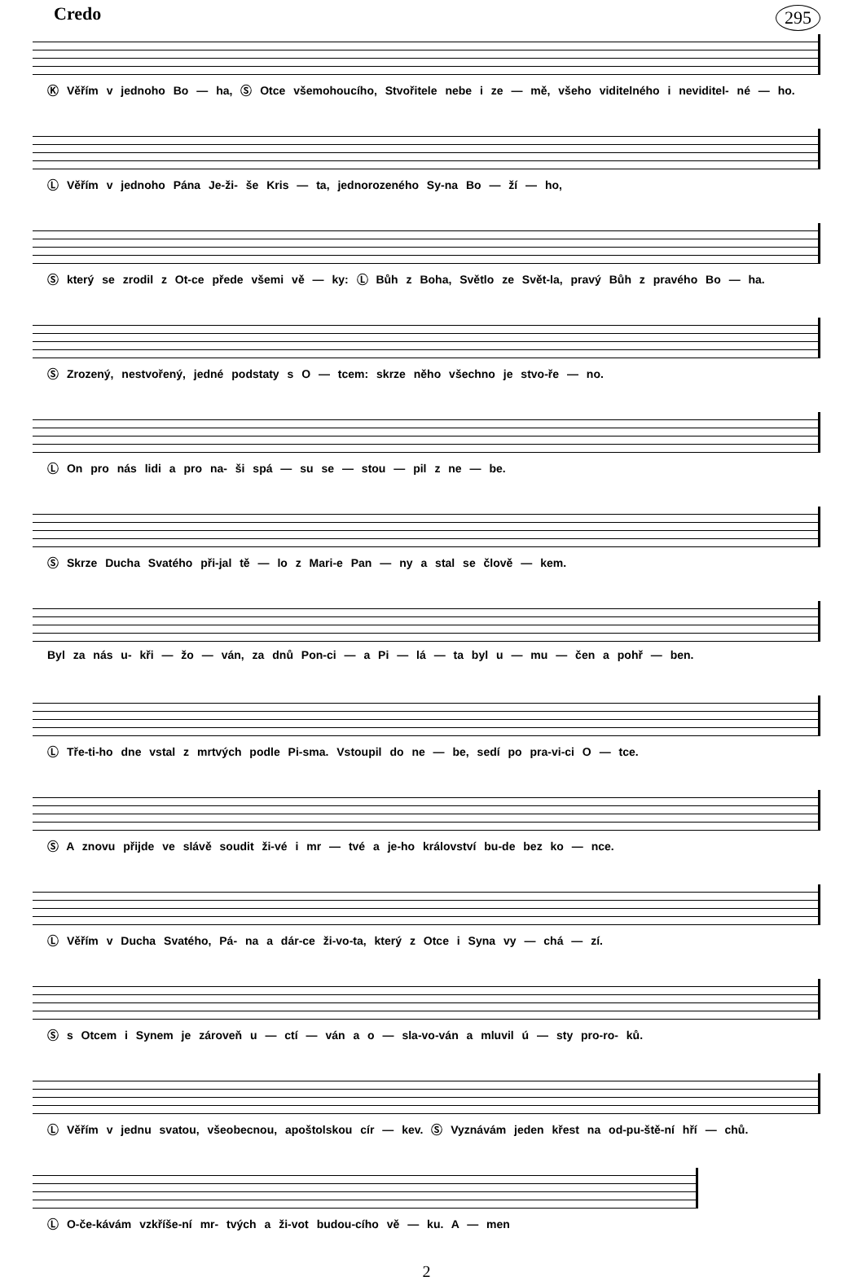Credo
295
Ⓚ Věřím v jednoho Bo — ha, Ⓢ Otce všemohoucího, Stvořitele nebe i ze — mě, všeho viditelného i neviditel- né — ho.
Ⓛ Věřím v jednoho Pána Je-ži- še Kris — ta, jednorozeného Sy-na Bo — ží — ho,
Ⓢ který se zrodil z Ot-ce přede všemi vě — ky: Ⓛ Bůh z Boha, Světlo ze Svět-la, pravý Bůh z pravého Bo — ha.
Ⓢ Zrozený, nestvořený, jedné podstaty s O — tcem: skrze něho všechno je stvo-ře — no.
Ⓛ On pro nás lidi a pro na- ši spá — su se — stou — pil z ne — be.
Ⓢ Skrze Ducha Svatého při-jal tě — lo z Mari-e Pan — ny a stal se člově — kem.
Byl za nás u- kři — žo — ván, za dnů Pon-ci — a Pi — lá — ta byl u — mu — čen a pohř — ben.
Ⓛ Tře-ti-ho dne vstal z mrtvých podle Pi-sma. Vstoupil do ne — be, sedí po pra-vi-ci O — tce.
Ⓢ A znovu přijde ve slávě soudit ži-vé i mr — tvé a je-ho království bu-de bez ko — nce.
Ⓛ Věřím v Ducha Svatého, Pá- na a dár-ce ži-vo-ta, který z Otce i Syna vy — chá — zí.
Ⓢ s Otcem i Synem je zároveň u — ctí — ván a o — sla-vo-ván a mluvil ú — sty pro-ro- ků.
Ⓛ Věřím v jednu svatou, všeobecnou, apoštolskou cír — kev. Ⓢ Vyznávám jeden křest na od-pu-ště-ní hří — chů.
Ⓛ O-če-kávám vzkříše-ní mr- tvých a ži-vot budou-cího vě — ku. A — men
2